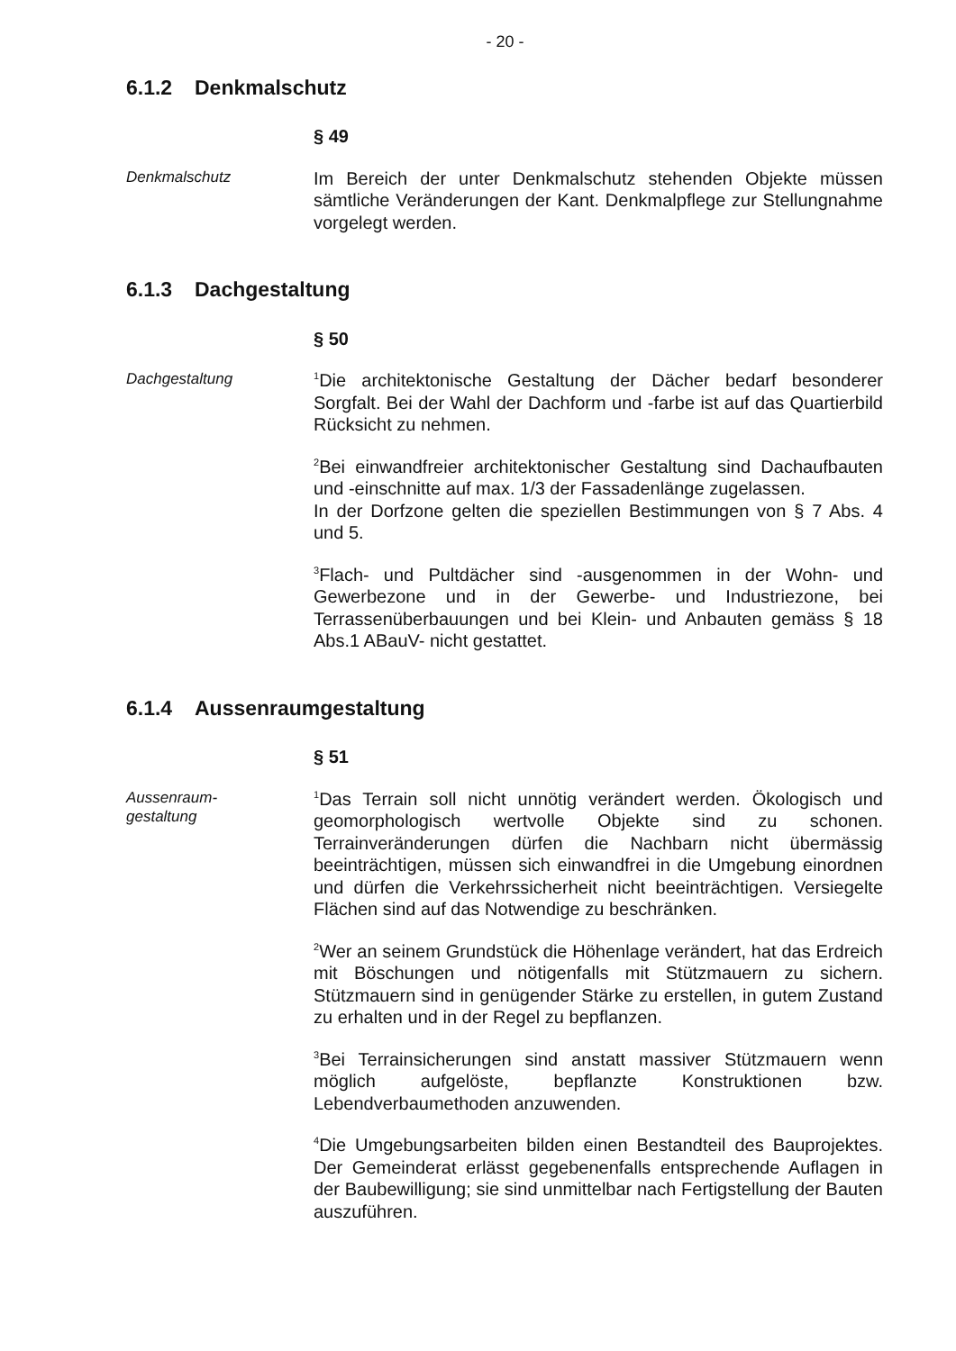- 20 -
6.1.2 Denkmalschutz
§ 49
Denkmalschutz
Im Bereich der unter Denkmalschutz stehenden Objekte müssen sämtliche Veränderungen der Kant. Denkmalpflege zur Stellungnahme vorgelegt werden.
6.1.3 Dachgestaltung
§ 50
Dachgestaltung
<sup>1</sup> Die architektonische Gestaltung der Dächer bedarf besonderer Sorgfalt. Bei der Wahl der Dachform und -farbe ist auf das Quartierbild Rücksicht zu nehmen.
<sup>2</sup> Bei einwandfreier architektonischer Gestaltung sind Dachaufbauten und -einschnitte auf max. 1/3 der Fassadenlänge zugelassen.
In der Dorfzone gelten die speziellen Bestimmungen von § 7 Abs. 4 und 5.
<sup>3</sup> Flach- und Pultdächer sind -ausgenommen in der Wohn- und Gewerbezone und in der Gewerbe- und Industriezone, bei Terrassenüberbauungen und bei Klein- und Anbauten gemäss § 18 Abs.1 ABauV- nicht gestattet.
6.1.4 Aussenraumgestaltung
§ 51
Aussenraum-
gestaltung
<sup>1</sup> Das Terrain soll nicht unnötig verändert werden. Ökologisch und geomorphologisch wertvolle Objekte sind zu schonen. Terrainveränderungen dürfen die Nachbarn nicht übermässig beeinträchtigen, müssen sich einwandfrei in die Umgebung einordnen und dürfen die Verkehrssicherheit nicht beeinträchtigen. Versiegelte Flächen sind auf das Notwendige zu beschränken.
<sup>2</sup> Wer an seinem Grundstück die Höhenlage verändert, hat das Erdreich mit Böschungen und nötigenfalls mit Stützmauern zu sichern. Stützmauern sind in genügender Stärke zu erstellen, in gutem Zustand zu erhalten und in der Regel zu bepflanzen.
<sup>3</sup> Bei Terrainsicherungen sind anstatt massiver Stützmauern wenn möglich aufgelöste, bepflanzte Konstruktionen bzw. Lebendverbaumethoden anzuwenden.
<sup>4</sup> Die Umgebungsarbeiten bilden einen Bestandteil des Bauprojektes. Der Gemeinderat erlässt gegebenenfalls entsprechende Auflagen in der Baubewilligung; sie sind unmittelbar nach Fertigstellung der Bauten auszuführen.